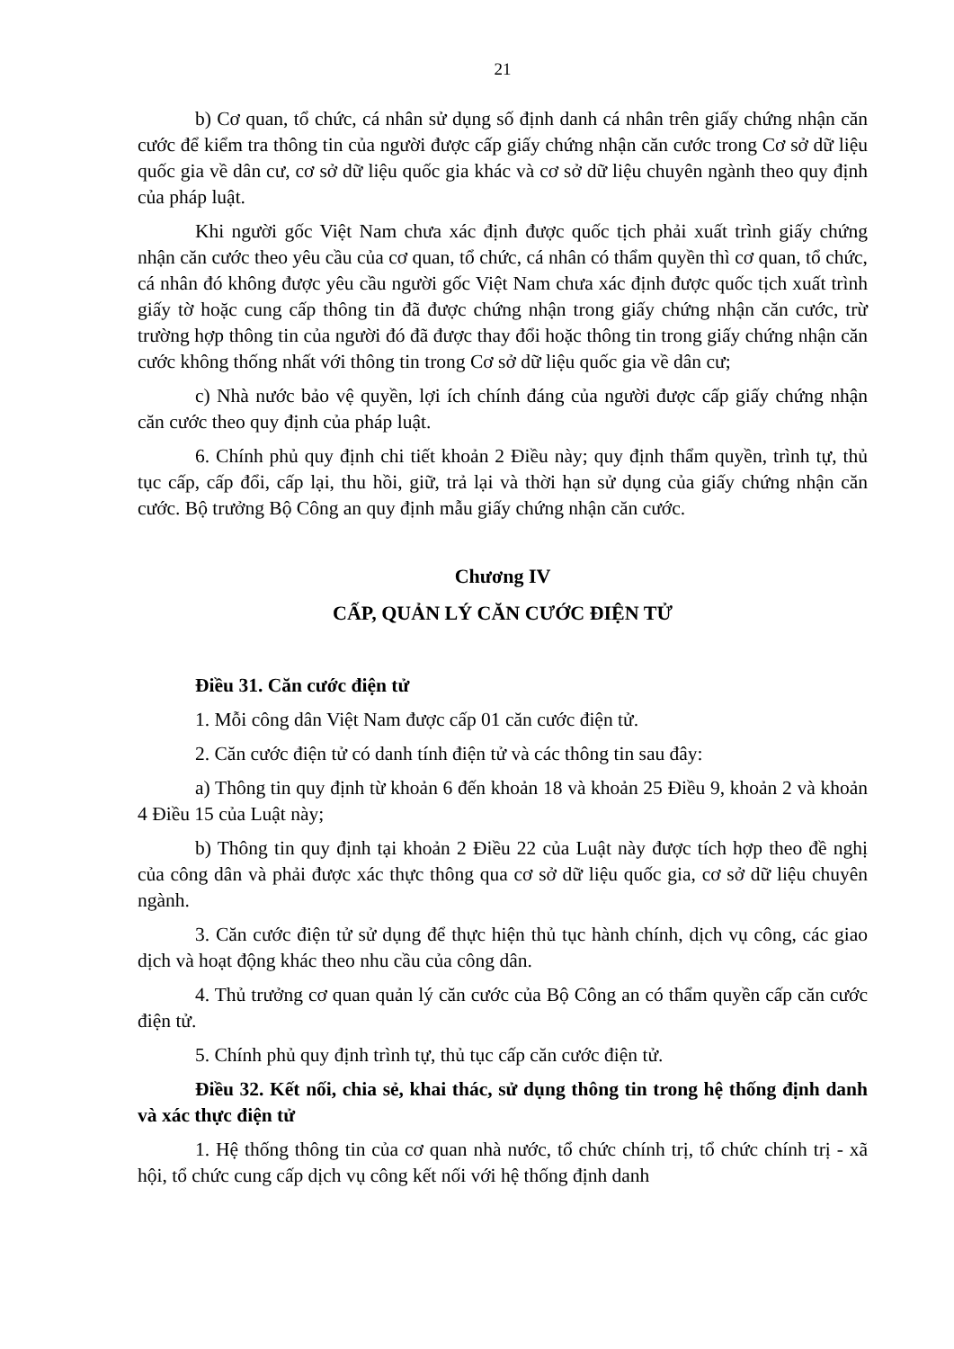21
b) Cơ quan, tổ chức, cá nhân sử dụng số định danh cá nhân trên giấy chứng nhận căn cước để kiểm tra thông tin của người được cấp giấy chứng nhận căn cước trong Cơ sở dữ liệu quốc gia về dân cư, cơ sở dữ liệu quốc gia khác và cơ sở dữ liệu chuyên ngành theo quy định của pháp luật.
Khi người gốc Việt Nam chưa xác định được quốc tịch phải xuất trình giấy chứng nhận căn cước theo yêu cầu của cơ quan, tổ chức, cá nhân có thẩm quyền thì cơ quan, tổ chức, cá nhân đó không được yêu cầu người gốc Việt Nam chưa xác định được quốc tịch xuất trình giấy tờ hoặc cung cấp thông tin đã được chứng nhận trong giấy chứng nhận căn cước, trừ trường hợp thông tin của người đó đã được thay đổi hoặc thông tin trong giấy chứng nhận căn cước không thống nhất với thông tin trong Cơ sở dữ liệu quốc gia về dân cư;
c) Nhà nước bảo vệ quyền, lợi ích chính đáng của người được cấp giấy chứng nhận căn cước theo quy định của pháp luật.
6. Chính phủ quy định chi tiết khoản 2 Điều này; quy định thẩm quyền, trình tự, thủ tục cấp, cấp đổi, cấp lại, thu hồi, giữ, trả lại và thời hạn sử dụng của giấy chứng nhận căn cước. Bộ trưởng Bộ Công an quy định mẫu giấy chứng nhận căn cước.
Chương IV
CẤP, QUẢN LÝ CĂN CƯỚC ĐIỆN TỬ
Điều 31. Căn cước điện tử
1. Mỗi công dân Việt Nam được cấp 01 căn cước điện tử.
2. Căn cước điện tử có danh tính điện tử và các thông tin sau đây:
a) Thông tin quy định từ khoản 6 đến khoản 18 và khoản 25 Điều 9, khoản 2 và khoản 4 Điều 15 của Luật này;
b) Thông tin quy định tại khoản 2 Điều 22 của Luật này được tích hợp theo đề nghị của công dân và phải được xác thực thông qua cơ sở dữ liệu quốc gia, cơ sở dữ liệu chuyên ngành.
3. Căn cước điện tử sử dụng để thực hiện thủ tục hành chính, dịch vụ công, các giao dịch và hoạt động khác theo nhu cầu của công dân.
4. Thủ trưởng cơ quan quản lý căn cước của Bộ Công an có thẩm quyền cấp căn cước điện tử.
5. Chính phủ quy định trình tự, thủ tục cấp căn cước điện tử.
Điều 32. Kết nối, chia sẻ, khai thác, sử dụng thông tin trong hệ thống định danh và xác thực điện tử
1. Hệ thống thông tin của cơ quan nhà nước, tổ chức chính trị, tổ chức chính trị - xã hội, tổ chức cung cấp dịch vụ công kết nối với hệ thống định danh